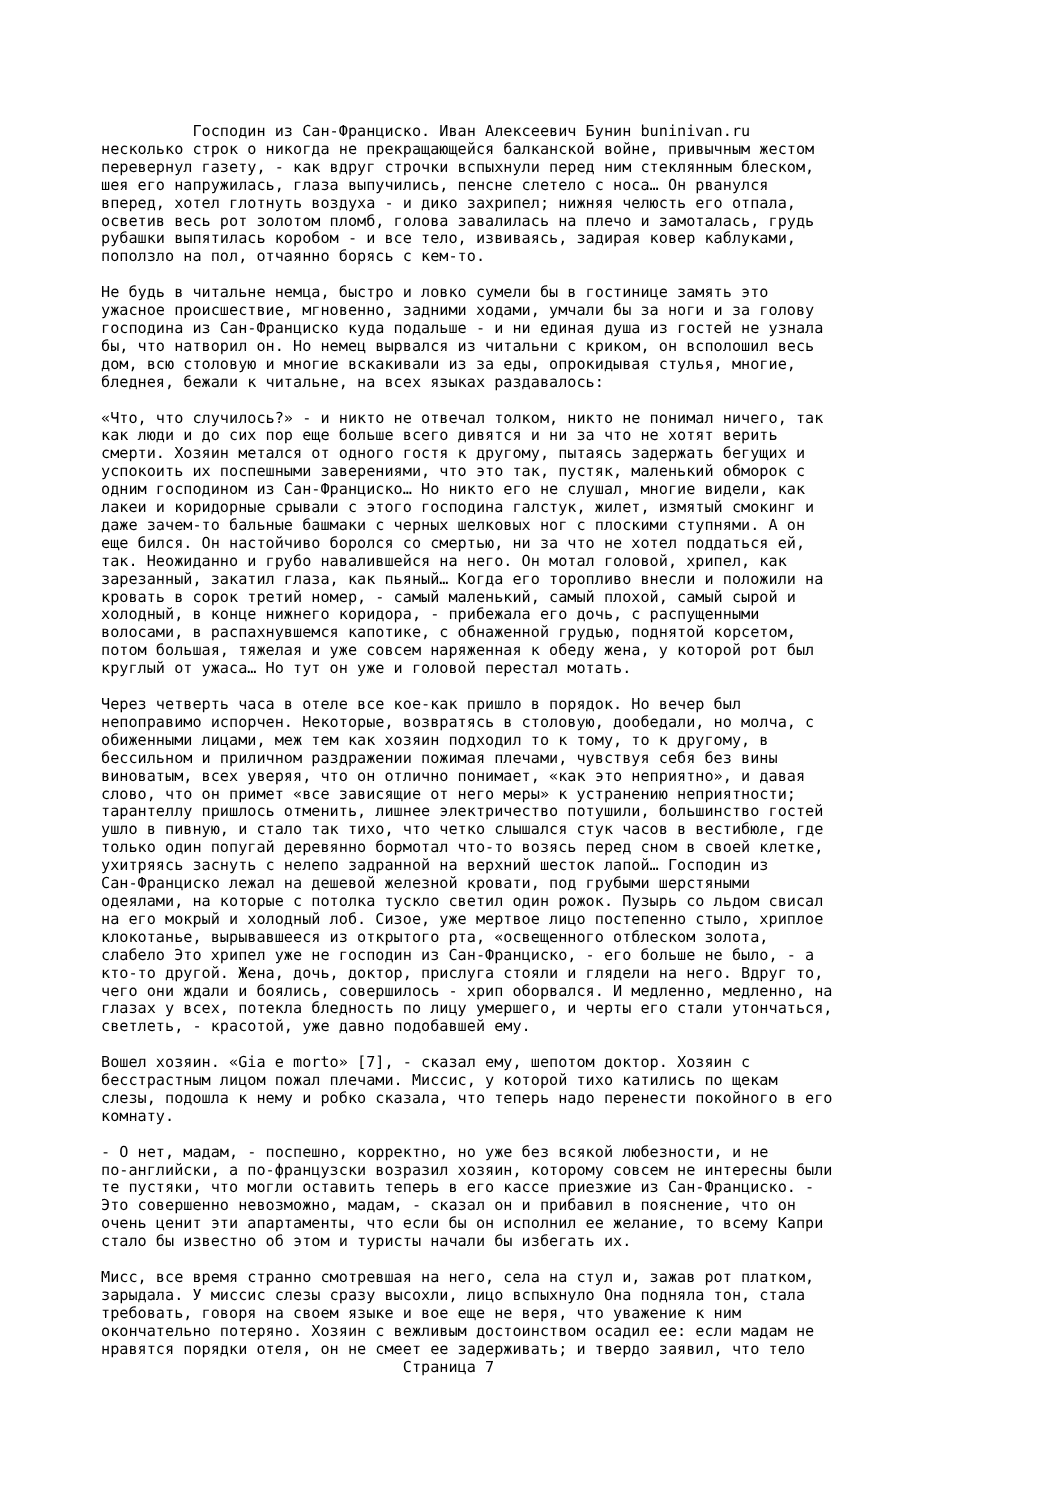Господин из Сан-Франциско. Иван Алексеевич Бунин buninivan.ru несколько строк о никогда не прекращающейся балканской войне, привычным жестом перевернул газету, - как вдруг строчки вспыхнули перед ним стеклянным блеском, шея его напружилась, глаза выпучились, пенсне слетело с носа… Он рванулся вперед, хотел глотнуть воздуха - и дико захрипел; нижняя челюсть его отпала, осветив весь рот золотом пломб, голова завалилась на плечо и замоталась, грудь рубашки выпятилась коробом - и все тело, извиваясь, задирая ковер каблуками, поползло на пол, отчаянно борясь с кем-то. Не будь в читальне немца, быстро и ловко сумели бы в гостинице замять это ужасное происшествие, мгновенно, задними ходами, умчали бы за ноги и за голову господина из Сан-Франциско куда подальше - и ни единая душа из гостей не узнала бы, что натворил он. Но немец вырвался из читальни с криком, он всполошил весь дом, всю столовую и многие вскакивали из за еды, опрокидывая стулья, многие, бледнея, бежали к читальне, на всех языках раздавалось: «Что, что случилось?» - и никто не отвечал толком, никто не понимал ничего, так как люди и до сих пор еще больше всего дивятся и ни за что не хотят верить смерти. Хозяин метался от одного гостя к другому, пытаясь задержать бегущих и успокоить их поспешными заверениями, что это так, пустяк, маленький обморок с одним господином из Сан-Франциско… Но никто его не слушал, многие видели, как лакеи и коридорные срывали с этого господина галстук, жилет, измятый смокинг и даже зачем-то бальные башмаки с черных шелковых ног с плоскими ступнями. А он еще бился. Он настойчиво боролся со смертью, ни за что не хотел поддаться ей, так. Неожиданно и грубо навалившейся на него. Он мотал головой, хрипел, как зарезанный, закатил глаза, как пьяный… Когда его торопливо внесли и положили на кровать в сорок третий номер, - самый маленький, самый плохой, самый сырой и холодный, в конце нижнего коридора, - прибежала его дочь, с распущенными волосами, в распахнувшемся капотике, с обнаженной грудью, поднятой корсетом, потом большая, тяжелая и уже совсем наряженная к обеду жена, у которой рот был круглый от ужаса… Но тут он уже и головой перестал мотать. Через четверть часа в отеле все кое-как пришло в порядок. Но вечер был непоправимо испорчен. Некоторые, возвратясь в столовую, дообедали, но молча, с обиженными лицами, меж тем как хозяин подходил то к тому, то к другому, в бессильном и приличном раздражении пожимая плечами, чувствуя себя без вины виноватым, всех уверяя, что он отлично понимает, «как это неприятно», и давая слово, что он примет «все зависящие от него меры» к устранению неприятности; тарантеллу пришлось отменить, лишнее электричество потушили, большинство гостей ушло в пивную, и стало так тихо, что четко слышался стук часов в вестибюле, где только один попугай деревянно бормотал что-то возясь перед сном в своей клетке, ухитряясь заснуть с нелепо задранной на верхний шесток лапой… Господин из Сан-Франциско лежал на дешевой железной кровати, под грубыми шерстяными одеялами, на которые с потолка тускло светил один рожок. Пузырь со льдом свисал на его мокрый и холодный лоб. Сизое, уже мертвое лицо постепенно стыло, хриплое клокотанье, вырывавшееся из открытого рта, «освещенного отблеском золота, слабело Это хрипел уже не господин из Сан-Франциско, - его больше не было, - а кто-то другой. Жена, дочь, доктор, прислуга стояли и глядели на него. Вдруг то, чего они ждали и боялись, совершилось - хрип оборвался. И медленно, медленно, на глазах у всех, потекла бледность по лицу умершего, и черты его стали утончаться, светлеть, - красотой, уже давно подобавшей ему. Вошел хозяин. «Gia e morto» [7], - сказал ему, шепотом доктор. Хозяин с бесстрастным лицом пожал плечами. Миссис, у которой тихо катились по щекам слезы, подошла к нему и робко сказала, что теперь надо перенести покойного в его комнату. - О нет, мадам, - поспешно, корректно, но уже без всякой любезности, и не по-английски, а по-французски возразил хозяин, которому совсем не интересны были те пустяки, что могли оставить теперь в его кассе приезжие из Сан-Франциско. - Это совершенно невозможно, мадам, - сказал он и прибавил в пояснение, что он очень ценит эти апартаменты, что если бы он исполнил ее желание, то всему Капри стало бы известно об этом и туристы начали бы избегать их. Мисс, все время странно смотревшая на него, села на стул и, зажав рот платком, зарыдала. У миссис слезы сразу высохли, лицо вспыхнуло Она подняла тон, стала требовать, говоря на своем языке и вое еще не веря, что уважение к ним окончательно потеряно. Хозяин с вежливым достоинством осадил ее: если мадам не нравятся порядки отеля, он не смеет ее задерживать; и твердо заявил, что тело Страница 7